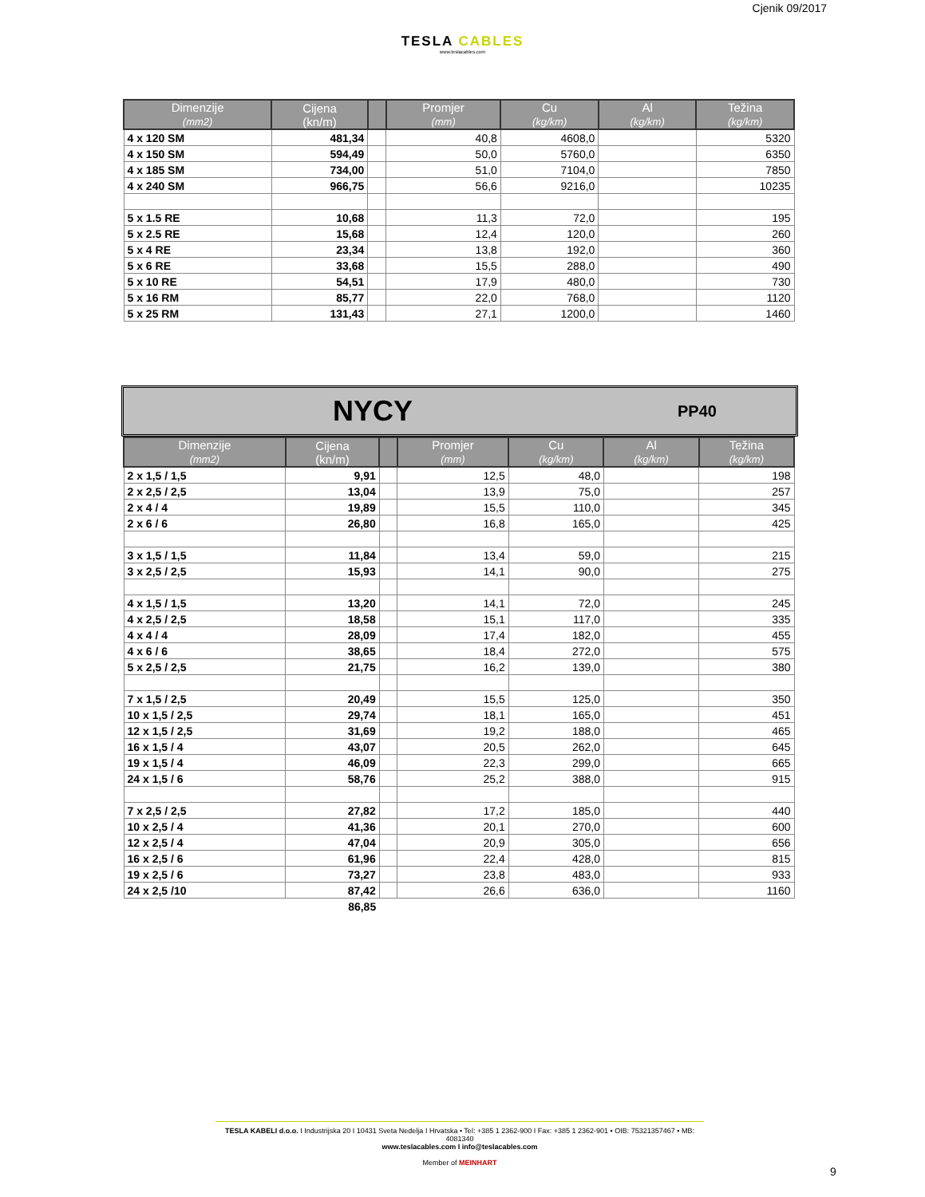Cjenik 09/2017
TESLA CABLES
www.teslacables.com
| Dimenzije (mm2) | Cijena (kn/m) | | Promjer (mm) | Cu (kg/km) | Al (kg/km) | Težina (kg/km) |
| --- | --- | --- | --- | --- | --- | --- |
| 4 x 120 SM | 481,34 | | 40,8 | 4608,0 | | 5320 |
| 4 x 150 SM | 594,49 | | 50,0 | 5760,0 | | 6350 |
| 4 x 185 SM | 734,00 | | 51,0 | 7104,0 | | 7850 |
| 4 x 240 SM | 966,75 | | 56,6 | 9216,0 | | 10235 |
| 5 x 1.5 RE | 10,68 | | 11,3 | 72,0 | | 195 |
| 5 x 2.5 RE | 15,68 | | 12,4 | 120,0 | | 260 |
| 5 x 4 RE | 23,34 | | 13,8 | 192,0 | | 360 |
| 5 x 6 RE | 33,68 | | 15,5 | 288,0 | | 490 |
| 5 x 10 RE | 54,51 | | 17,9 | 480,0 | | 730 |
| 5 x 16 RM | 85,77 | | 22,0 | 768,0 | | 1120 |
| 5 x 25 RM | 131,43 | | 27,1 | 1200,0 | | 1460 |
NYCY PP40
| Dimenzije (mm2) | Cijena (kn/m) | | Promjer (mm) | Cu (kg/km) | Al (kg/km) | Težina (kg/km) |
| --- | --- | --- | --- | --- | --- | --- |
| 2 x 1,5 / 1,5 | 9,91 | | 12,5 | 48,0 | | 198 |
| 2 x 2,5 / 2,5 | 13,04 | | 13,9 | 75,0 | | 257 |
| 2 x 4 / 4 | 19,89 | | 15,5 | 110,0 | | 345 |
| 2 x 6 / 6 | 26,80 | | 16,8 | 165,0 | | 425 |
| 3 x 1,5 / 1,5 | 11,84 | | 13,4 | 59,0 | | 215 |
| 3 x 2,5 / 2,5 | 15,93 | | 14,1 | 90,0 | | 275 |
| 4 x 1,5 / 1,5 | 13,20 | | 14,1 | 72,0 | | 245 |
| 4 x 2,5 / 2,5 | 18,58 | | 15,1 | 117,0 | | 335 |
| 4 x 4 / 4 | 28,09 | | 17,4 | 182,0 | | 455 |
| 4 x 6 / 6 | 38,65 | | 18,4 | 272,0 | | 575 |
| 5 x 2,5 / 2,5 | 21,75 | | 16,2 | 139,0 | | 380 |
| 7 x 1,5 / 2,5 | 20,49 | | 15,5 | 125,0 | | 350 |
| 10 x 1,5 / 2,5 | 29,74 | | 18,1 | 165,0 | | 451 |
| 12 x 1,5 / 2,5 | 31,69 | | 19,2 | 188,0 | | 465 |
| 16 x 1,5 / 4 | 43,07 | | 20,5 | 262,0 | | 645 |
| 19 x 1,5 / 4 | 46,09 | | 22,3 | 299,0 | | 665 |
| 24 x 1,5 / 6 | 58,76 | | 25,2 | 388,0 | | 915 |
| 7 x 2,5 / 2,5 | 27,82 | | 17,2 | 185,0 | | 440 |
| 10 x 2,5 / 4 | 41,36 | | 20,1 | 270,0 | | 600 |
| 12 x 2,5 / 4 | 47,04 | | 20,9 | 305,0 | | 656 |
| 16 x 2,5 / 6 | 61,96 | | 22,4 | 428,0 | | 815 |
| 19 x 2,5 / 6 | 73,27 | | 23,8 | 483,0 | | 933 |
| 24 x 2,5 /10 | 87,42 | | 26,6 | 636,0 | | 1160 |
| | 86,85 | | | | | |
TESLA KABELI d.o.o. I Industrijska 20 I 10431 Sveta Nedelja I Hrvatska • Tel: +385 1 2362-900 I Fax: +385 1 2362-901 • OIB: 75321357467 • MB: 4081340
www.teslacables.com I info@teslacables.com
Member of MEINHART
9